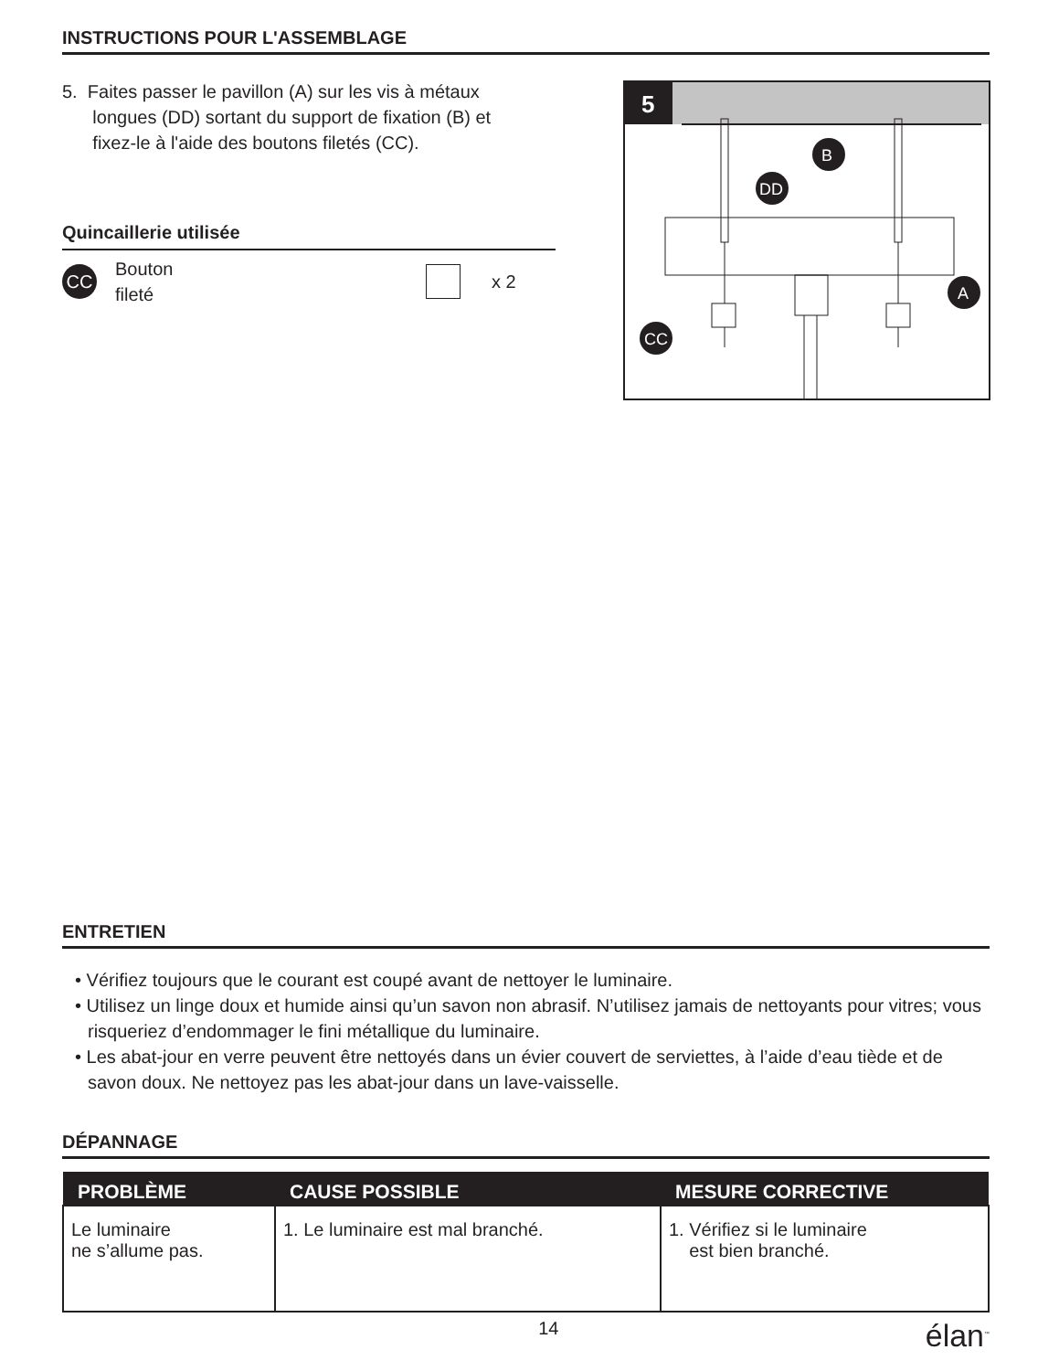INSTRUCTIONS POUR L'ASSEMBLAGE
5. Faites passer le pavillon (A) sur les vis à métaux
longues (DD) sortant du support de fixation (B) et
fixez-le à l'aide des boutons filetés (CC).
Quincaillerie utilisée
CC Bouton
fileté x 2
5
B
DD
A
CC
ENTRETIEN
• Vérifiez toujours que le courant est coupé avant de nettoyer le luminaire.
• Utilisez un linge doux et humide ainsi qu’un savon non abrasif. N’utilisez jamais de nettoyants pour vitres; vous risqueriez d’endommager le fini métallique du luminaire.
• Les abat-jour en verre peuvent être nettoyés dans un évier couvert de serviettes, à l’aide d’eau tiède et de savon doux. Ne nettoyez pas les abat-jour dans un lave-vaisselle.
DÉPANNAGE
| PROBLÈME | CAUSE POSSIBLE | MESURE CORRECTIVE |
| --- | --- | --- |
| Le luminaire ne s’allume pas. | 1. Le luminaire est mal branché. | 1. Vérifiez si le luminaire est bien branché. |
14 élan<sup>™</sup>